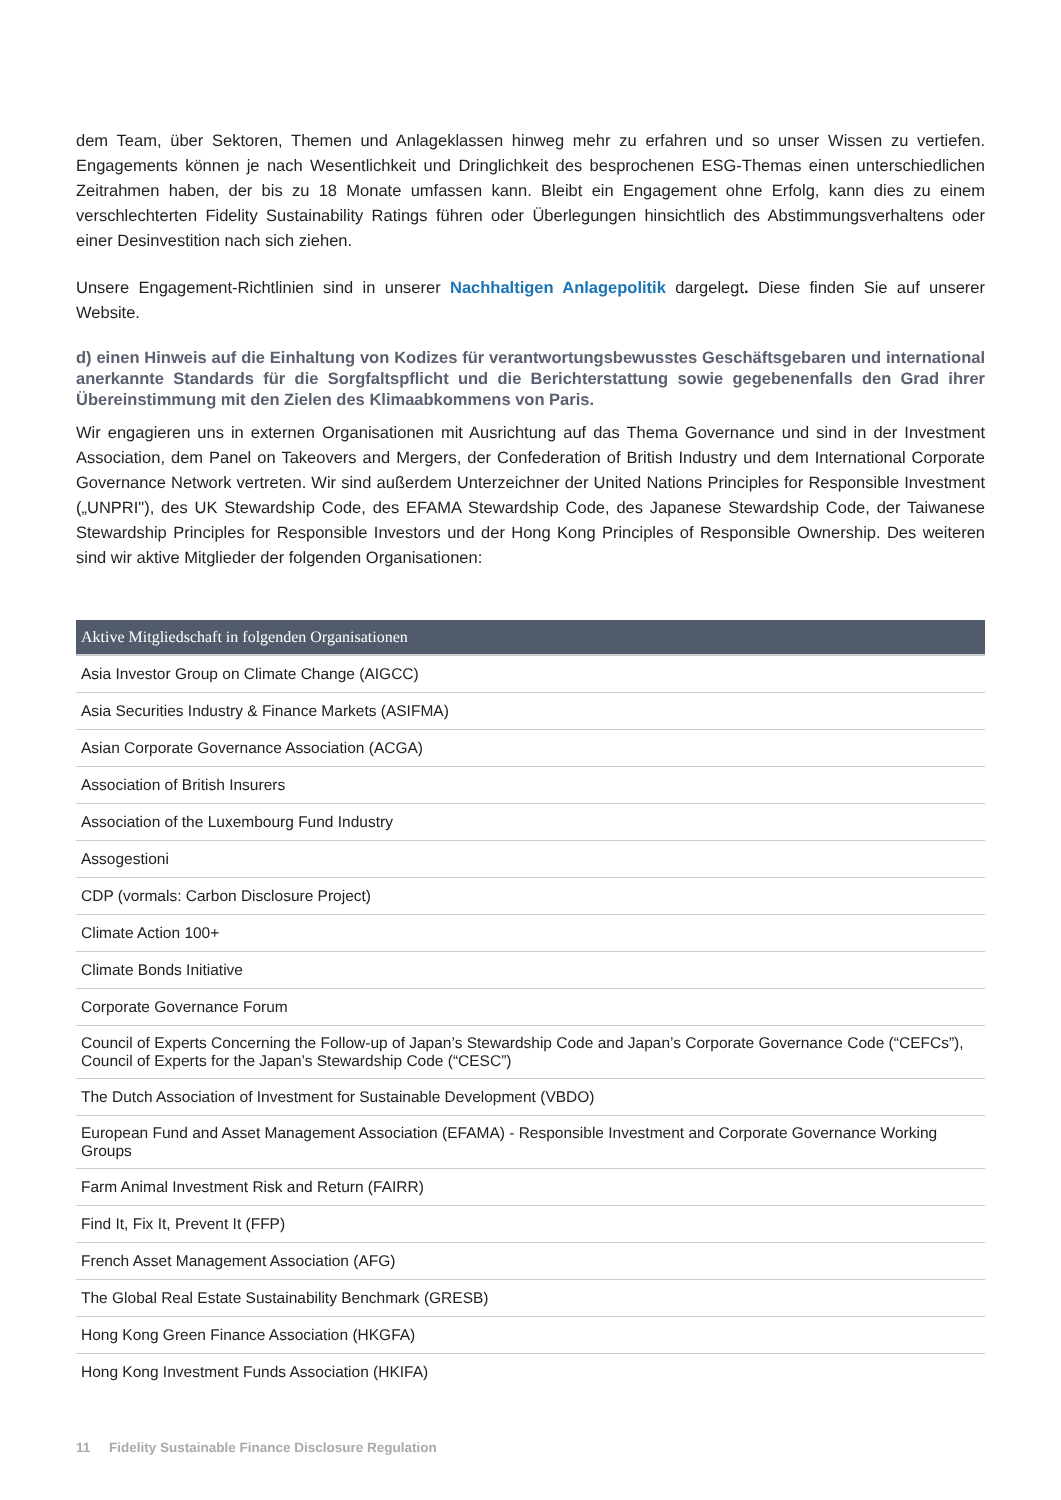dem Team, über Sektoren, Themen und Anlageklassen hinweg mehr zu erfahren und so unser Wissen zu vertiefen. Engagements können je nach Wesentlichkeit und Dringlichkeit des besprochenen ESG-Themas einen unterschiedlichen Zeitrahmen haben, der bis zu 18 Monate umfassen kann. Bleibt ein Engagement ohne Erfolg, kann dies zu einem verschlechterten Fidelity Sustainability Ratings führen oder Überlegungen hinsichtlich des Abstimmungsverhaltens oder einer Desinvestition nach sich ziehen.
Unsere Engagement-Richtlinien sind in unserer Nachhaltigen Anlagepolitik dargelegt. Diese finden Sie auf unserer Website.
d) einen Hinweis auf die Einhaltung von Kodizes für verantwortungsbewusstes Geschäftsgebaren und international anerkannte Standards für die Sorgfaltspflicht und die Berichterstattung sowie gegebenenfalls den Grad ihrer Übereinstimmung mit den Zielen des Klimaabkommens von Paris.
Wir engagieren uns in externen Organisationen mit Ausrichtung auf das Thema Governance und sind in der Investment Association, dem Panel on Takeovers and Mergers, der Confederation of British Industry und dem International Corporate Governance Network vertreten. Wir sind außerdem Unterzeichner der United Nations Principles for Responsible Investment („UNPRI"), des UK Stewardship Code, des EFAMA Stewardship Code, des Japanese Stewardship Code, der Taiwanese Stewardship Principles for Responsible Investors und der Hong Kong Principles of Responsible Ownership. Des weiteren sind wir aktive Mitglieder der folgenden Organisationen:
| Aktive Mitgliedschaft in folgenden Organisationen |
| --- |
| Asia Investor Group on Climate Change (AIGCC) |
| Asia Securities Industry & Finance Markets (ASIFMA) |
| Asian Corporate Governance Association (ACGA) |
| Association of British Insurers |
| Association of the Luxembourg Fund Industry |
| Assogestioni |
| CDP (vormals: Carbon Disclosure Project) |
| Climate Action 100+ |
| Climate Bonds Initiative |
| Corporate Governance Forum |
| Council of Experts Concerning the Follow-up of Japan’s Stewardship Code and Japan’s Corporate Governance Code (“CEFCs”), Council of Experts for the Japan’s Stewardship Code (“CESC”) |
| The Dutch Association of Investment for Sustainable Development (VBDO) |
| European Fund and Asset Management Association (EFAMA) - Responsible Investment and Corporate Governance Working Groups |
| Farm Animal Investment Risk and Return (FAIRR) |
| Find It, Fix It, Prevent It (FFP) |
| French Asset Management Association (AFG) |
| The Global Real Estate Sustainability Benchmark (GRESB) |
| Hong Kong Green Finance Association (HKGFA) |
| Hong Kong Investment Funds Association (HKIFA) |
11 Fidelity Sustainable Finance Disclosure Regulation